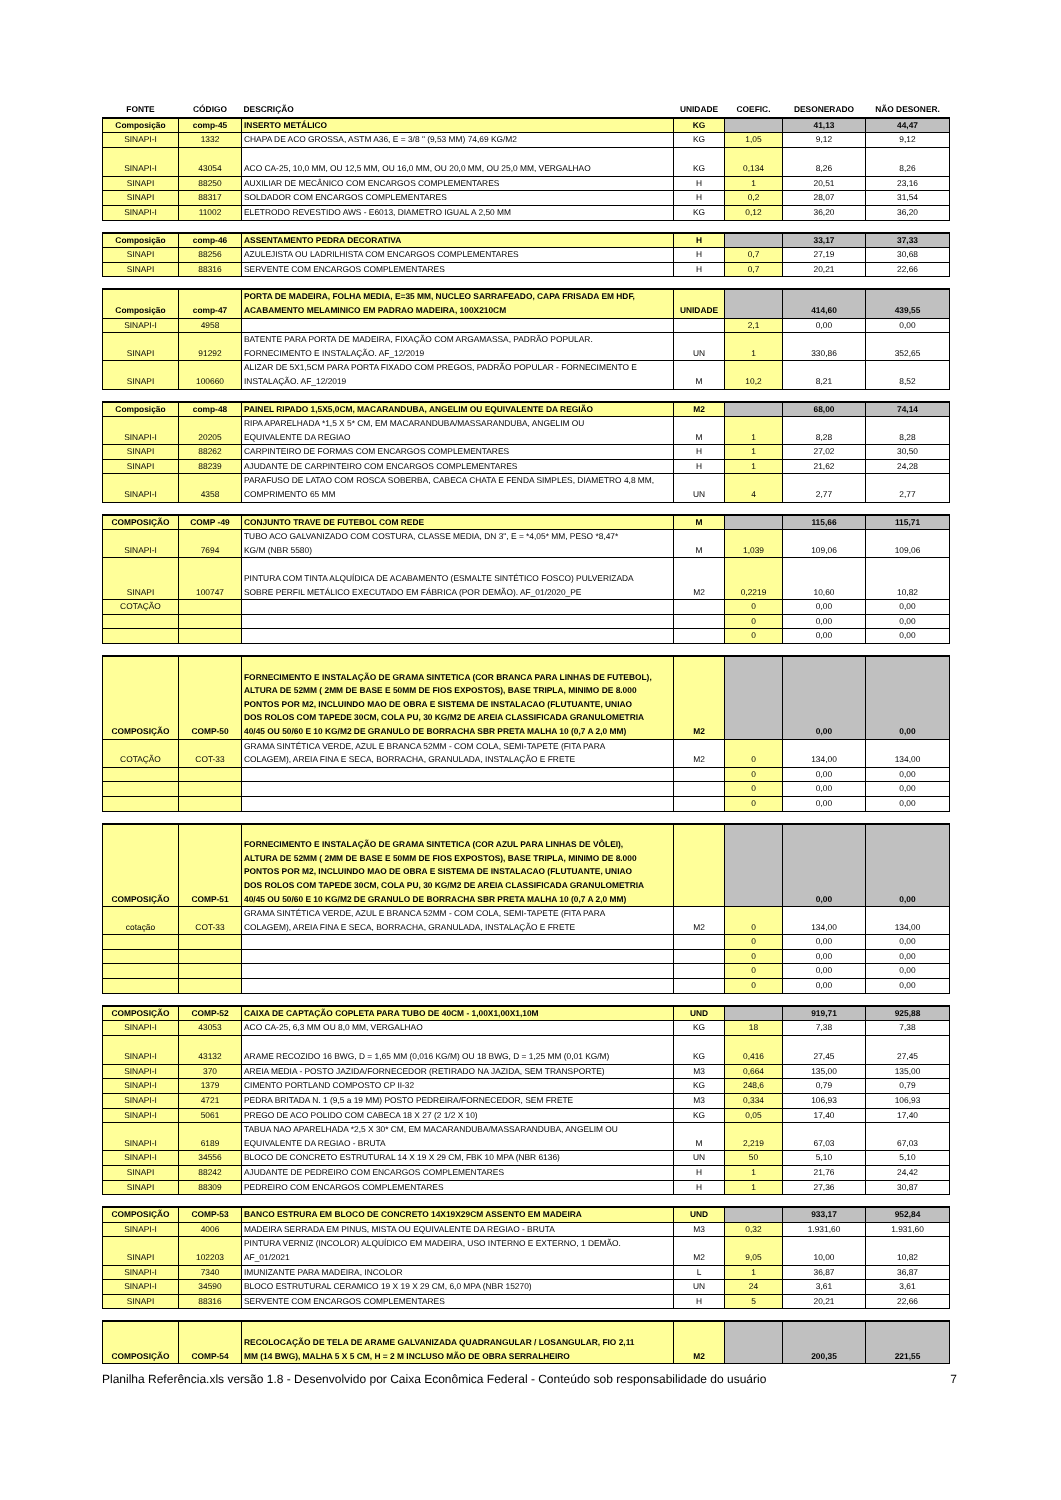| FONTE | CÓDIGO | DESCRIÇÃO | UNIDADE | COEFIC. | DESONERADO | NÃO DESONER. |
| --- | --- | --- | --- | --- | --- | --- |
| Composição | comp-45 | INSERTO METÁLICO | KG | | 41,13 | 44,47 |
| SINAPI-I | 1332 | CHAPA DE ACO GROSSA, ASTM A36, E = 3/8 " (9,53 MM) 74,69 KG/M2 | KG | 1,05 | 9,12 | 9,12 |
| SINAPI-I | 43054 | ACO CA-25, 10,0 MM, OU 12,5 MM, OU 16,0 MM, OU 20,0 MM, OU 25,0 MM, VERGALHAO | KG | 0,134 | 8,26 | 8,26 |
| SINAPI | 88250 | AUXILIAR DE MECÂNICO COM ENCARGOS COMPLEMENTARES | H | 1 | 20,51 | 23,16 |
| SINAPI | 88317 | SOLDADOR COM ENCARGOS COMPLEMENTARES | H | 0,2 | 28,07 | 31,54 |
| SINAPI-I | 11002 | ELETRODO REVESTIDO AWS - E6013, DIAMETRO IGUAL A 2,50 MM | KG | 0,12 | 36,20 | 36,20 |
| Composição | comp-46 | ASSENTAMENTO PEDRA DECORATIVA | H | | 33,17 | 37,33 |
| SINAPI | 88256 | AZULEJISTA OU LADRILHISTA COM ENCARGOS COMPLEMENTARES | H | 0,7 | 27,19 | 30,68 |
| SINAPI | 88316 | SERVENTE COM ENCARGOS COMPLEMENTARES | H | 0,7 | 20,21 | 22,66 |
| Composição | comp-47 | PORTA DE MADEIRA, FOLHA MEDIA, E=35 MM, NUCLEO SARRAFEADO, CAPA FRISADA EM HDF, ACABAMENTO MELAMINICO EM PADRAO MADEIRA, 100X210CM | UNIDADE | | 414,60 | 439,55 |
| SINAPI-I | 4958 | | | 2,1 | 0,00 | 0,00 |
| SINAPI | 91292 | BATENTE PARA PORTA DE MADEIRA, FIXAÇÃO COM ARGAMASSA, PADRÃO POPULAR. FORNECIMENTO E INSTALAÇÃO. AF_12/2019 | UN | 1 | 330,86 | 352,65 |
| SINAPI | 100660 | ALIZAR DE 5X1,5CM PARA PORTA FIXADO COM PREGOS, PADRÃO POPULAR - FORNECIMENTO E INSTALAÇÃO. AF_12/2019 | M | 10,2 | 8,21 | 8,52 |
| Composição | comp-48 | PAINEL RIPADO 1,5X5,0CM, MACARANDUBA, ANGELIM OU EQUIVALENTE DA REGIÃO | M2 | | 68,00 | 74,14 |
| SINAPI-I | 20205 | RIPA APARELHADA *1,5 X 5* CM, EM MACARANDUBA/MASSARANDUBA, ANGELIM OU EQUIVALENTE DA REGIAO | M | 1 | 8,28 | 8,28 |
| SINAPI | 88262 | CARPINTEIRO DE FORMAS COM ENCARGOS COMPLEMENTARES | H | 1 | 27,02 | 30,50 |
| SINAPI | 88239 | AJUDANTE DE CARPINTEIRO COM ENCARGOS COMPLEMENTARES | H | 1 | 21,62 | 24,28 |
| SINAPI-I | 4358 | PARAFUSO DE LATAO COM ROSCA SOBERBA, CABECA CHATA E FENDA SIMPLES, DIAMETRO 4,8 MM, COMPRIMENTO 65 MM | UN | 4 | 2,77 | 2,77 |
| COMPOSIÇÃO | COMP -49 | CONJUNTO TRAVE DE FUTEBOL COM REDE | M | | 115,66 | 115,71 |
| SINAPI-I | 7694 | TUBO ACO GALVANIZADO COM COSTURA, CLASSE MEDIA, DN 3", E = *4,05* MM, PESO *8,47* KG/M (NBR 5580) | M | 1,039 | 109,06 | 109,06 |
| SINAPI | 100747 | PINTURA COM TINTA ALQUÍDICA DE ACABAMENTO (ESMALTE SINTÉTICO FOSCO) PULVERIZADA SOBRE PERFIL METÁLICO EXECUTADO EM FÁBRICA (POR DEMÃO). AF_01/2020_PE | M2 | 0,2219 | 10,60 | 10,82 |
| COTAÇÃO | | | | 0 | 0,00 | 0,00 |
| | | | | 0 | 0,00 | 0,00 |
| | | | | 0 | 0,00 | 0,00 |
| COMPOSIÇÃO | COMP-50 | FORNECIMENTO E INSTALAÇÃO DE GRAMA SINTETICA (COR BRANCA PARA LINHAS DE FUTEBOL), ALTURA DE 52MM ( 2MM DE BASE E 50MM DE FIOS EXPOSTOS), BASE TRIPLA, MINIMO DE 8.000 PONTOS POR M2, INCLUINDO MAO DE OBRA E SISTEMA DE INSTALACAO (FLUTUANTE, UNIAO DOS ROLOS COM TAPEDE 30CM, COLA PU, 30 KG/M2 DE AREIA CLASSIFICADA GRANULOMETRIA 40/45 OU 50/60 E 10 KG/M2 DE GRANULO DE BORRACHA SBR PRETA MALHA 10 (0,7 A 2,0 MM) | M2 | | 0,00 | 0,00 |
| COTAÇÃO | COT-33 | GRAMA SINTÉTICA VERDE, AZUL E BRANCA 52MM - COM COLA, SEMI-TAPETE (FITA PARA COLAGEM), AREIA FINA E SECA, BORRACHA, GRANULADA, INSTALAÇÃO E FRETE | M2 | 0 | 134,00 | 134,00 |
| | | | | 0 | 0,00 | 0,00 |
| | | | | 0 | 0,00 | 0,00 |
| | | | | 0 | 0,00 | 0,00 |
| COMPOSIÇÃO | COMP-51 | FORNECIMENTO E INSTALAÇÃO DE GRAMA SINTETICA (COR AZUL PARA LINHAS DE VÔLEI), ALTURA DE 52MM ( 2MM DE BASE E 50MM DE FIOS EXPOSTOS), BASE TRIPLA, MINIMO DE 8.000 PONTOS POR M2, INCLUINDO MAO DE OBRA E SISTEMA DE INSTALACAO (FLUTUANTE, UNIAO DOS ROLOS COM TAPEDE 30CM, COLA PU, 30 KG/M2 DE AREIA CLASSIFICADA GRANULOMETRIA 40/45 OU 50/60 E 10 KG/M2 DE GRANULO DE BORRACHA SBR PRETA MALHA 10 (0,7 A 2,0 MM) | | | 0,00 | 0,00 |
| cotação | COT-33 | GRAMA SINTÉTICA VERDE, AZUL E BRANCA 52MM - COM COLA, SEMI-TAPETE (FITA PARA COLAGEM), AREIA FINA E SECA, BORRACHA, GRANULADA, INSTALAÇÃO E FRETE | M2 | 0 | 134,00 | 134,00 |
| | | | | 0 | 0,00 | 0,00 |
| | | | | 0 | 0,00 | 0,00 |
| | | | | 0 | 0,00 | 0,00 |
| | | | | 0 | 0,00 | 0,00 |
| COMPOSIÇÃO | COMP-52 | CAIXA DE CAPTAÇÃO COPLETA PARA TUBO DE 40CM - 1,00X1,00X1,10M | UND | | 919,71 | 925,88 |
| SINAPI-I | 43053 | ACO CA-25, 6,3 MM OU 8,0 MM, VERGALHAO | KG | 18 | 7,38 | 7,38 |
| SINAPI-I | 43132 | ARAME RECOZIDO 16 BWG, D = 1,65 MM (0,016 KG/M) OU 18 BWG, D = 1,25 MM (0,01 KG/M) | KG | 0,416 | 27,45 | 27,45 |
| SINAPI-I | 370 | AREIA MEDIA - POSTO JAZIDA/FORNECEDOR (RETIRADO NA JAZIDA, SEM TRANSPORTE) | M3 | 0,664 | 135,00 | 135,00 |
| SINAPI-I | 1379 | CIMENTO PORTLAND COMPOSTO CP II-32 | KG | 248,6 | 0,79 | 0,79 |
| SINAPI-I | 4721 | PEDRA BRITADA N. 1 (9,5 a 19 MM) POSTO PEDREIRA/FORNECEDOR, SEM FRETE | M3 | 0,334 | 106,93 | 106,93 |
| SINAPI-I | 5061 | PREGO DE ACO POLIDO COM CABECA 18 X 27 (2 1/2 X 10) | KG | 0,05 | 17,40 | 17,40 |
| SINAPI-I | 6189 | TABUA NAO APARELHADA *2,5 X 30* CM, EM MACARANDUBA/MASSARANDUBA, ANGELIM OU EQUIVALENTE DA REGIAO - BRUTA | M | 2,219 | 67,03 | 67,03 |
| SINAPI-I | 34556 | BLOCO DE CONCRETO ESTRUTURAL 14 X 19 X 29 CM, FBK 10 MPA (NBR 6136) | UN | 50 | 5,10 | 5,10 |
| SINAPI | 88242 | AJUDANTE DE PEDREIRO COM ENCARGOS COMPLEMENTARES | H | 1 | 21,76 | 24,42 |
| SINAPI | 88309 | PEDREIRO COM ENCARGOS COMPLEMENTARES | H | 1 | 27,36 | 30,87 |
| COMPOSIÇÃO | COMP-53 | BANCO ESTRURA EM BLOCO DE CONCRETO 14X19X29CM ASSENTO EM MADEIRA | UND | | 933,17 | 952,84 |
| SINAPI-I | 4006 | MADEIRA SERRADA EM PINUS, MISTA OU EQUIVALENTE DA REGIAO - BRUTA | M3 | 0,32 | 1.931,60 | 1.931,60 |
| SINAPI | 102203 | PINTURA VERNIZ (INCOLOR) ALQUÍDICO EM MADEIRA, USO INTERNO E EXTERNO, 1 DEMÃO. AF_01/2021 | M2 | 9,05 | 10,00 | 10,82 |
| SINAPI-I | 7340 | IMUNIZANTE PARA MADEIRA, INCOLOR | L | 1 | 36,87 | 36,87 |
| SINAPI-I | 34590 | BLOCO ESTRUTURAL CERAMICO 19 X 19 X 29 CM, 6,0 MPA (NBR 15270) | UN | 24 | 3,61 | 3,61 |
| SINAPI | 88316 | SERVENTE COM ENCARGOS COMPLEMENTARES | H | 5 | 20,21 | 22,66 |
| COMPOSIÇÃO | COMP-54 | RECOLOCAÇÃO DE TELA DE ARAME GALVANIZADA QUADRANGULAR / LOSANGULAR, FIO 2,11 MM (14 BWG), MALHA 5 X 5 CM, H = 2 M INCLUSO MÃO DE OBRA SERRALHEIRO | M2 | | 200,35 | 221,55 |
Planilha Referência.xls versão 1.8 - Desenvolvido por Caixa Econômica Federal - Conteúdo sob responsabilidade do usuário 7